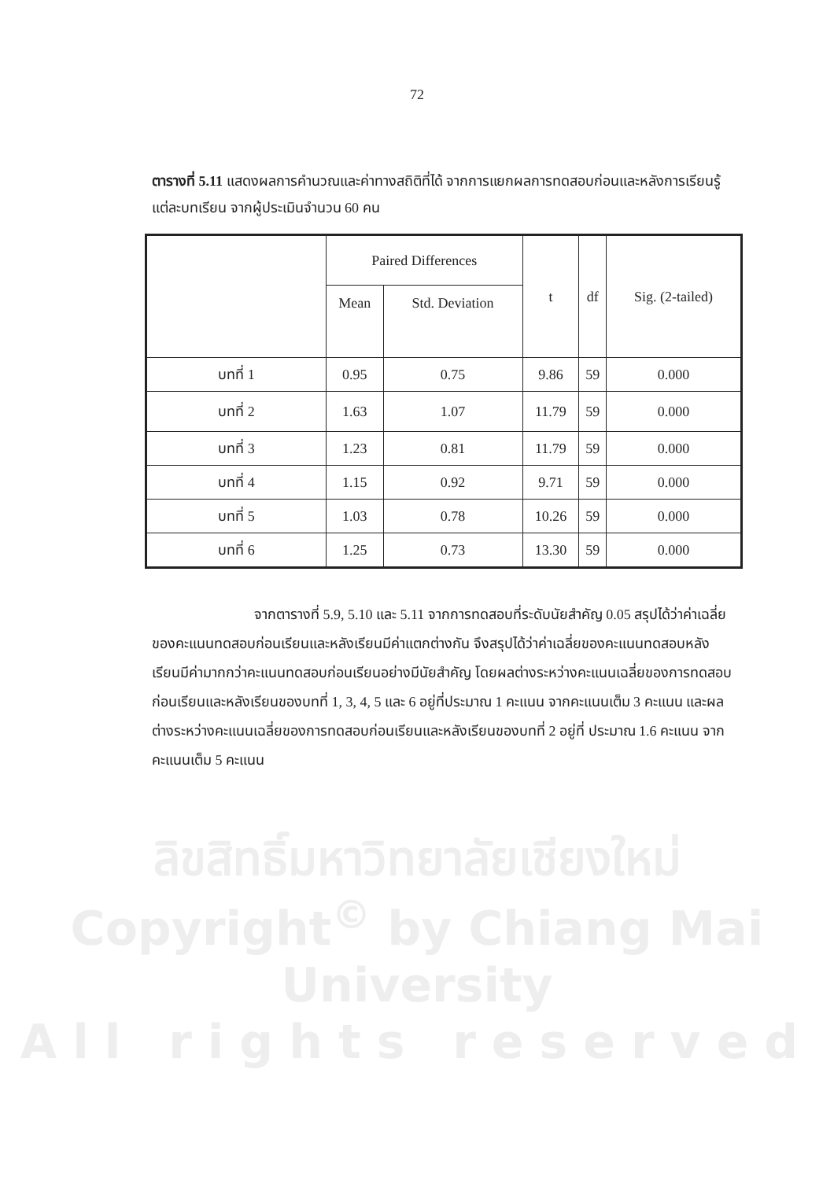72
ตารางที่ 5.11 แสดงผลการคำนวณและค่าทางสถิติที่ได้ จากการแยกผลการทดสอบก่อนและหลังการเรียนรู้แต่ละบทเรียน จากผู้ประเมินจำนวน 60 คน
| | Paired Differences | | t | df | Sig. (2-tailed) |
| --- | --- | --- | --- | --- | --- |
| | Mean | Std. Deviation | | | |
| บทที่ 1 | 0.95 | 0.75 | 9.86 | 59 | 0.000 |
| บทที่ 2 | 1.63 | 1.07 | 11.79 | 59 | 0.000 |
| บทที่ 3 | 1.23 | 0.81 | 11.79 | 59 | 0.000 |
| บทที่ 4 | 1.15 | 0.92 | 9.71 | 59 | 0.000 |
| บทที่ 5 | 1.03 | 0.78 | 10.26 | 59 | 0.000 |
| บทที่ 6 | 1.25 | 0.73 | 13.30 | 59 | 0.000 |
จากตารางที่ 5.9, 5.10 และ 5.11 จากการทดสอบที่ระดับนัยสำคัญ 0.05 สรุปได้ว่าค่าเฉลี่ยของคะแนนทดสอบก่อนเรียนและหลังเรียนมีค่าแตกต่างกัน จึงสรุปได้ว่าค่าเฉลี่ยของคะแนนทดสอบหลังเรียนมีค่ามากกว่าคะแนนทดสอบก่อนเรียนอย่างมีนัยสำคัญ โดยผลต่างระหว่างคะแนนเฉลี่ยของการทดสอบก่อนเรียนและหลังเรียนของบทที่ 1, 3, 4, 5 และ 6 อยู่ที่ประมาณ 1 คะแนน จากคะแนนเต็ม 3 คะแนน และผลต่างระหว่างคะแนนเฉลี่ยของการทดสอบก่อนเรียนและหลังเรียนของบทที่ 2 อยู่ที่ ประมาณ 1.6 คะแนน จากคะแนนเต็ม 5 คะแนน
ลิขสิทธิ์มหาวิทยาลัยเชียงใหม่
Copyright<sup>©</sup> by Chiang Mai University
All rights reserved